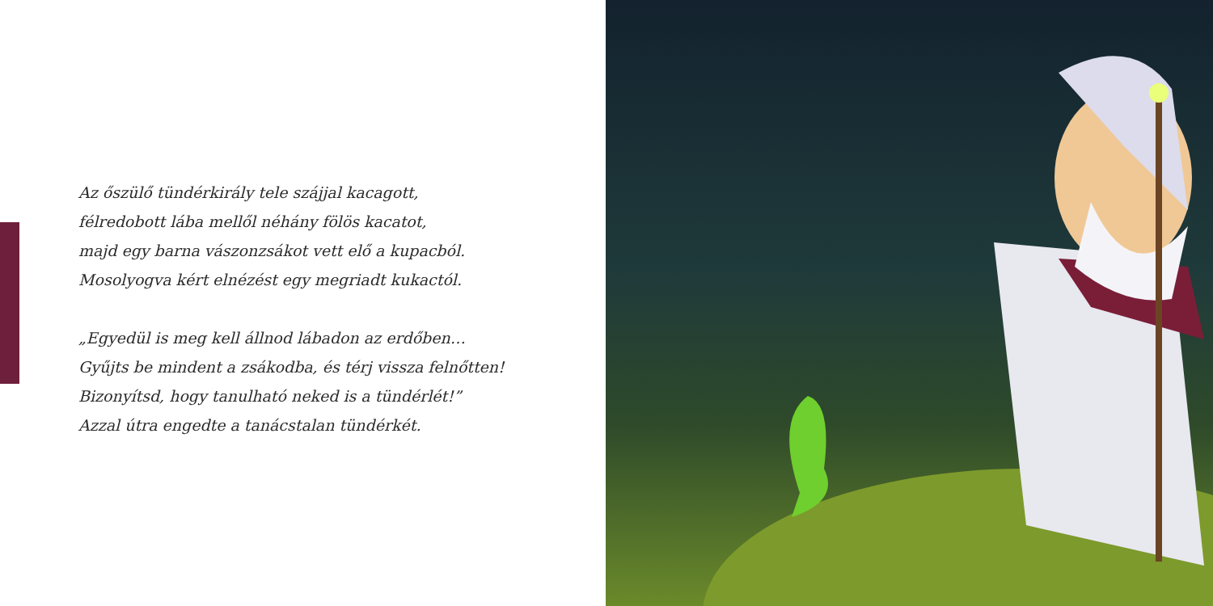Az őszülő tündérkirály tele szájjal kacagott,
félredobott lába mellől néhány fölös kacatot,
majd egy barna vászonzsákot vett elő a kupacból.
Mosolyogva kért elnézést egy megriadt kukactól.
„Egyedül is meg kell állnod lábadon az erdőben…
Gyűjts be mindent a zsákodba, és térj vissza felnőtten!
Bizonyítsd, hogy tanulható neked is a tündérlét!”
Azzal útra engedte a tanácstalan tündérkét.